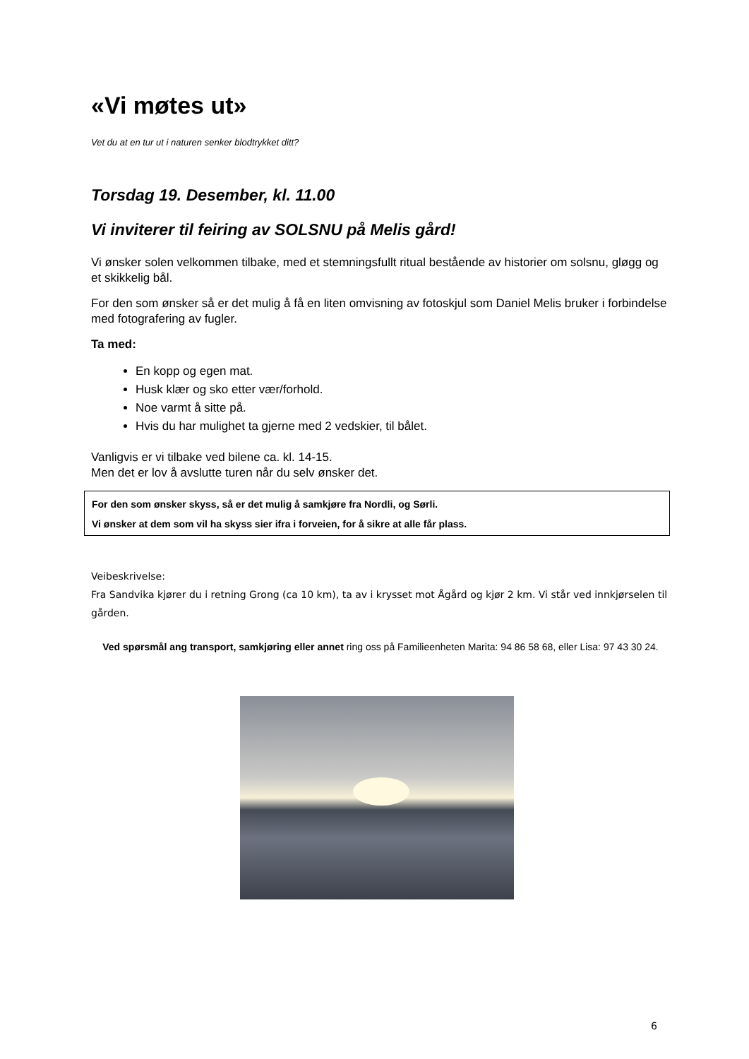«Vi møtes ut»
Vet du at en tur ut i naturen senker blodtrykket ditt?
Torsdag 19. Desember, kl. 11.00
Vi inviterer til feiring av SOLSNU på Melis gård!
Vi ønsker solen velkommen tilbake, med et stemningsfullt ritual bestående av historier om solsnu, gløgg og et skikkelig bål.
For den som ønsker så er det mulig å få en liten omvisning av fotoskjul som Daniel Melis bruker i forbindelse med fotografering av fugler.
Ta med:
En kopp og egen mat.
Husk klær og sko etter vær/forhold.
Noe varmt å sitte på.
Hvis du har mulighet ta gjerne med 2 vedskier, til bålet.
Vanligvis er vi tilbake ved bilene ca. kl. 14-15.
Men det er lov å avslutte turen når du selv ønsker det.
For den som ønsker skyss, så er det mulig å samkjøre fra Nordli, og Sørli.
Vi ønsker at dem som vil ha skyss sier ifra i forveien, for å sikre at alle får plass.
Veibeskrivelse:
Fra Sandvika kjører du i retning Grong (ca 10 km), ta av i krysset mot Ågård og kjør 2 km. Vi står ved innkjørselen til gården.
Ved spørsmål ang transport, samkjøring eller annet ring oss på Familieenheten Marita: 94 86 58 68, eller Lisa: 97 43 30 24.
6